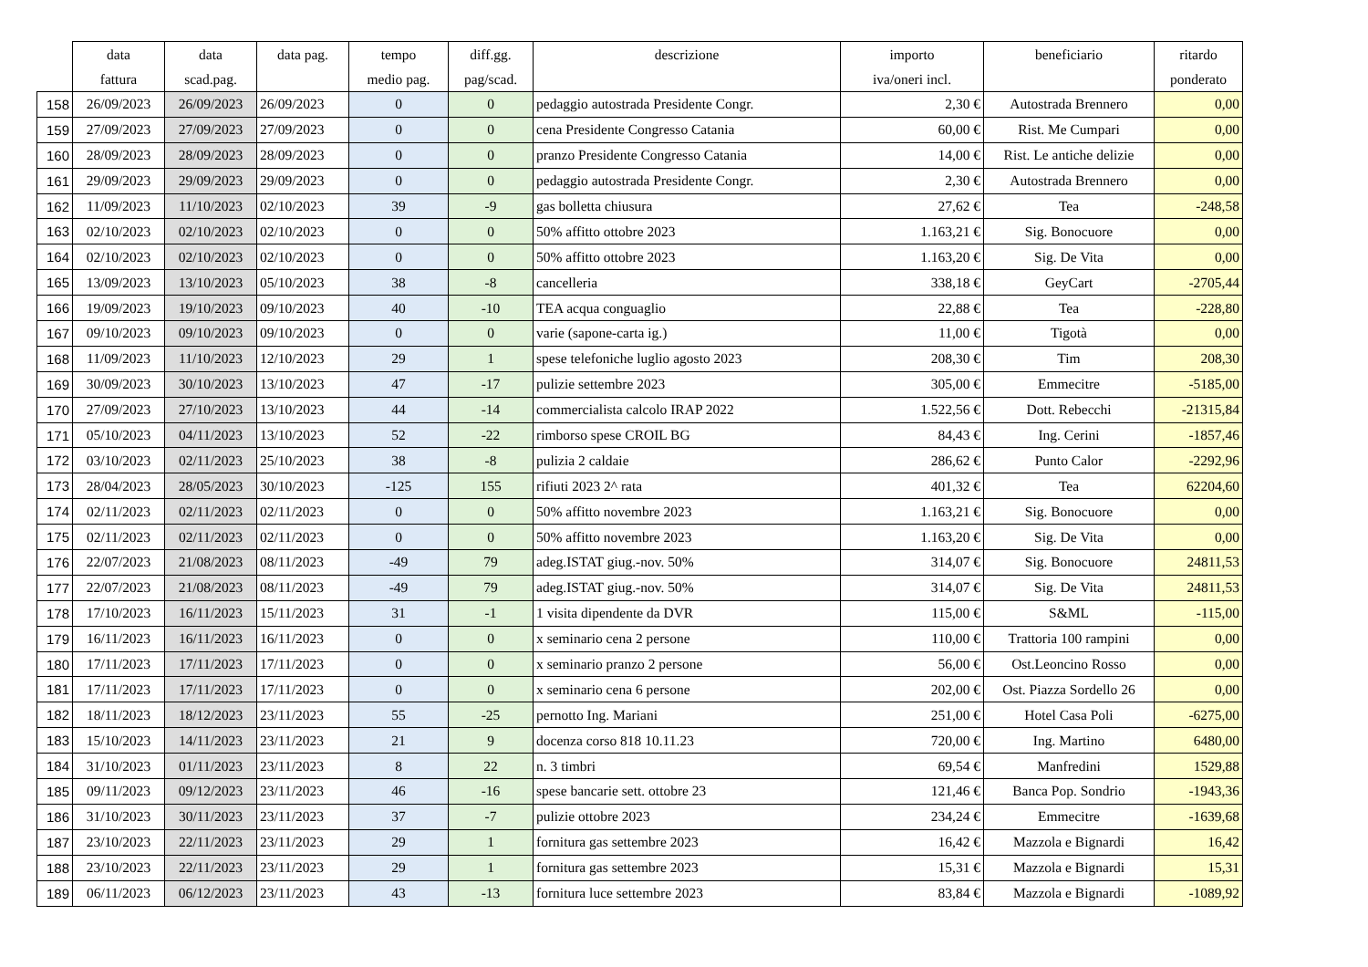| | data | data | data pag. | tempo | diff.gg. | descrizione | importo | beneficiario | ritardo |
| --- | --- | --- | --- | --- | --- | --- | --- | --- | --- |
| | fattura | scad.pag. | | medio pag. | pag/scad. | | iva/oneri incl. | | ponderato |
| 158 | 26/09/2023 | 26/09/2023 | 26/09/2023 | 0 | 0 | pedaggio autostrada Presidente Congr. | 2,30 € | Autostrada Brennero | 0,00 |
| 159 | 27/09/2023 | 27/09/2023 | 27/09/2023 | 0 | 0 | cena Presidente Congresso Catania | 60,00 € | Rist. Me Cumpari | 0,00 |
| 160 | 28/09/2023 | 28/09/2023 | 28/09/2023 | 0 | 0 | pranzo Presidente Congresso Catania | 14,00 € | Rist. Le antiche delizie | 0,00 |
| 161 | 29/09/2023 | 29/09/2023 | 29/09/2023 | 0 | 0 | pedaggio autostrada Presidente Congr. | 2,30 € | Autostrada Brennero | 0,00 |
| 162 | 11/09/2023 | 11/10/2023 | 02/10/2023 | 39 | -9 | gas bolletta chiusura | 27,62 € | Tea | -248,58 |
| 163 | 02/10/2023 | 02/10/2023 | 02/10/2023 | 0 | 0 | 50% affitto ottobre 2023 | 1.163,21 € | Sig. Bonocuore | 0,00 |
| 164 | 02/10/2023 | 02/10/2023 | 02/10/2023 | 0 | 0 | 50% affitto ottobre 2023 | 1.163,20 € | Sig. De Vita | 0,00 |
| 165 | 13/09/2023 | 13/10/2023 | 05/10/2023 | 38 | -8 | cancelleria | 338,18 € | GeyCart | -2705,44 |
| 166 | 19/09/2023 | 19/10/2023 | 09/10/2023 | 40 | -10 | TEA acqua conguaglio | 22,88 € | Tea | -228,80 |
| 167 | 09/10/2023 | 09/10/2023 | 09/10/2023 | 0 | 0 | varie (sapone-carta ig.) | 11,00 € | Tigotà | 0,00 |
| 168 | 11/09/2023 | 11/10/2023 | 12/10/2023 | 29 | 1 | spese telefoniche luglio agosto 2023 | 208,30 € | Tim | 208,30 |
| 169 | 30/09/2023 | 30/10/2023 | 13/10/2023 | 47 | -17 | pulizie settembre 2023 | 305,00 € | Emmecitre | -5185,00 |
| 170 | 27/09/2023 | 27/10/2023 | 13/10/2023 | 44 | -14 | commercialista calcolo IRAP 2022 | 1.522,56 € | Dott. Rebecchi | -21315,84 |
| 171 | 05/10/2023 | 04/11/2023 | 13/10/2023 | 52 | -22 | rimborso spese CROIL BG | 84,43 € | Ing. Cerini | -1857,46 |
| 172 | 03/10/2023 | 02/11/2023 | 25/10/2023 | 38 | -8 | pulizia 2 caldaie | 286,62 € | Punto Calor | -2292,96 |
| 173 | 28/04/2023 | 28/05/2023 | 30/10/2023 | -125 | 155 | rifiuti 2023 2^ rata | 401,32 € | Tea | 62204,60 |
| 174 | 02/11/2023 | 02/11/2023 | 02/11/2023 | 0 | 0 | 50% affitto novembre 2023 | 1.163,21 € | Sig. Bonocuore | 0,00 |
| 175 | 02/11/2023 | 02/11/2023 | 02/11/2023 | 0 | 0 | 50% affitto novembre 2023 | 1.163,20 € | Sig. De Vita | 0,00 |
| 176 | 22/07/2023 | 21/08/2023 | 08/11/2023 | -49 | 79 | adeg.ISTAT giug.-nov. 50% | 314,07 € | Sig. Bonocuore | 24811,53 |
| 177 | 22/07/2023 | 21/08/2023 | 08/11/2023 | -49 | 79 | adeg.ISTAT giug.-nov. 50% | 314,07 € | Sig. De Vita | 24811,53 |
| 178 | 17/10/2023 | 16/11/2023 | 15/11/2023 | 31 | -1 | 1 visita dipendente da DVR | 115,00 € | S&ML | -115,00 |
| 179 | 16/11/2023 | 16/11/2023 | 16/11/2023 | 0 | 0 | x seminario cena 2 persone | 110,00 € | Trattoria 100 rampini | 0,00 |
| 180 | 17/11/2023 | 17/11/2023 | 17/11/2023 | 0 | 0 | x seminario pranzo 2 persone | 56,00 € | Ost.Leoncino Rosso | 0,00 |
| 181 | 17/11/2023 | 17/11/2023 | 17/11/2023 | 0 | 0 | x seminario cena 6 persone | 202,00 € | Ost. Piazza Sordello 26 | 0,00 |
| 182 | 18/11/2023 | 18/12/2023 | 23/11/2023 | 55 | -25 | pernotto Ing. Mariani | 251,00 € | Hotel Casa Poli | -6275,00 |
| 183 | 15/10/2023 | 14/11/2023 | 23/11/2023 | 21 | 9 | docenza corso 818 10.11.23 | 720,00 € | Ing. Martino | 6480,00 |
| 184 | 31/10/2023 | 01/11/2023 | 23/11/2023 | 8 | 22 | n. 3 timbri | 69,54 € | Manfredini | 1529,88 |
| 185 | 09/11/2023 | 09/12/2023 | 23/11/2023 | 46 | -16 | spese bancarie sett. ottobre 23 | 121,46 € | Banca Pop. Sondrio | -1943,36 |
| 186 | 31/10/2023 | 30/11/2023 | 23/11/2023 | 37 | -7 | pulizie ottobre 2023 | 234,24 € | Emmecitre | -1639,68 |
| 187 | 23/10/2023 | 22/11/2023 | 23/11/2023 | 29 | 1 | fornitura gas settembre 2023 | 16,42 € | Mazzola e Bignardi | 16,42 |
| 188 | 23/10/2023 | 22/11/2023 | 23/11/2023 | 29 | 1 | fornitura gas settembre 2023 | 15,31 € | Mazzola e Bignardi | 15,31 |
| 189 | 06/11/2023 | 06/12/2023 | 23/11/2023 | 43 | -13 | fornitura luce settembre 2023 | 83,84 € | Mazzola e Bignardi | -1089,92 |